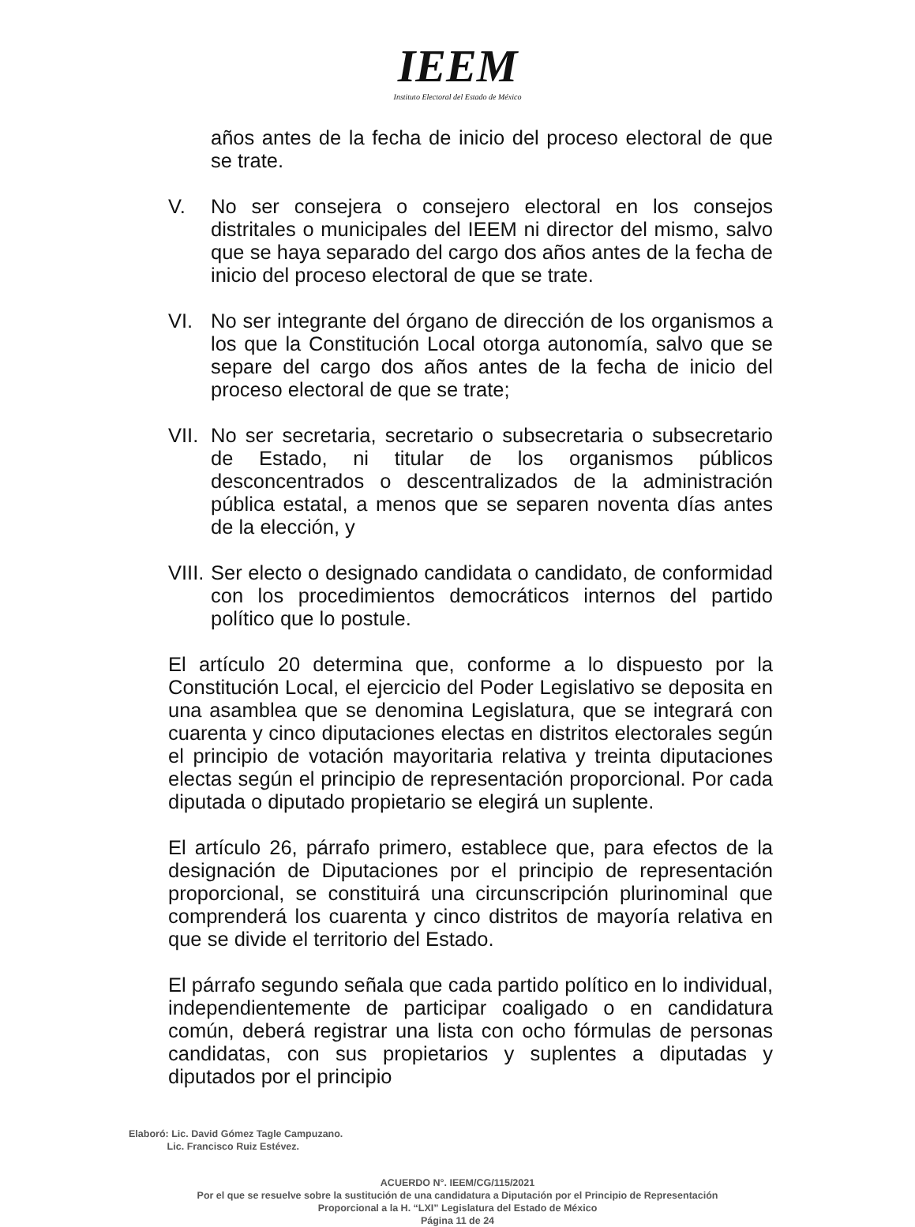IEEM
Instituto Electoral del Estado de México
años antes de la fecha de inicio del proceso electoral de que se trate.
V. No ser consejera o consejero electoral en los consejos distritales o municipales del IEEM ni director del mismo, salvo que se haya separado del cargo dos años antes de la fecha de inicio del proceso electoral de que se trate.
VI. No ser integrante del órgano de dirección de los organismos a los que la Constitución Local otorga autonomía, salvo que se separe del cargo dos años antes de la fecha de inicio del proceso electoral de que se trate;
VII.
No ser secretaria, secretario o subsecretaria o subsecretario de Estado, ni titular de los organismos públicos desconcentrados o descentralizados de la administración pública estatal, a menos que se separen noventa días antes de la elección, y
VIII.
Ser electo o designado candidata o candidato, de conformidad con los procedimientos democráticos internos del partido político que lo postule.
El artículo 20 determina que, conforme a lo dispuesto por la Constitución Local, el ejercicio del Poder Legislativo se deposita en una asamblea que se denomina Legislatura, que se integrará con cuarenta y cinco diputaciones electas en distritos electorales según el principio de votación mayoritaria relativa y treinta diputaciones electas según el principio de representación proporcional. Por cada diputada o diputado propietario se elegirá un suplente.
El artículo 26, párrafo primero, establece que, para efectos de la designación de Diputaciones por el principio de representación proporcional, se constituirá una circunscripción plurinominal que comprenderá los cuarenta y cinco distritos de mayoría relativa en que se divide el territorio del Estado.
El párrafo segundo señala que cada partido político en lo individual, independientemente de participar coaligado o en candidatura común, deberá registrar una lista con ocho fórmulas de personas candidatas, con sus propietarios y suplentes a diputadas y diputados por el principio
Elaboró: Lic. David Gómez Tagle Campuzano.
Lic. Francisco Ruiz Estévez.
ACUERDO N°. IEEM/CG/115/2021
Por el que se resuelve sobre la sustitución de una candidatura a Diputación por el Principio de Representación
Proporcional a la H. “LXI” Legislatura del Estado de México
Página 11 de 24